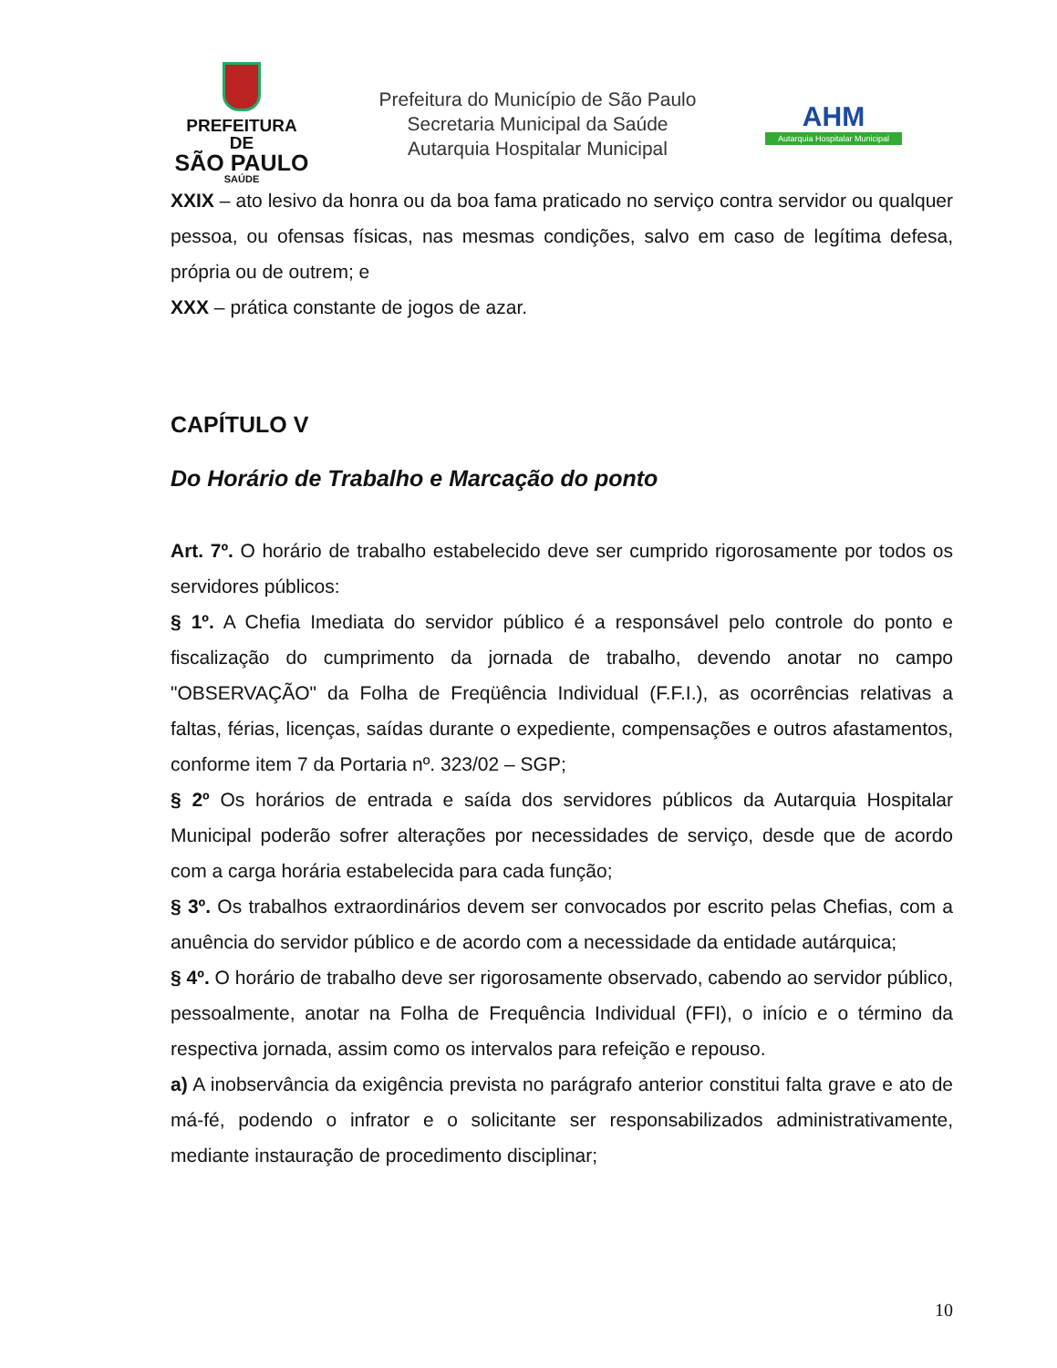PREFEITURA DE
SÃO PAULO
SAÚDE
Prefeitura do Município de São Paulo
Secretaria Municipal da Saúde
Autarquia Hospitalar Municipal
AHM
Autarquia Hospitalar Municipal
XXIX – ato lesivo da honra ou da boa fama praticado no serviço contra servidor ou qualquer pessoa, ou ofensas físicas, nas mesmas condições, salvo em caso de legítima defesa, própria ou de outrem; e
XXX – prática constante de jogos de azar.
CAPÍTULO V
Do Horário de Trabalho e Marcação do ponto
Art. 7º. O horário de trabalho estabelecido deve ser cumprido rigorosamente por todos os servidores públicos:
§ 1º. A Chefia Imediata do servidor público é a responsável pelo controle do ponto e fiscalização do cumprimento da jornada de trabalho, devendo anotar no campo "OBSERVAÇÃO" da Folha de Freqüência Individual (F.F.I.), as ocorrências relativas a faltas, férias, licenças, saídas durante o expediente, compensações e outros afastamentos, conforme item 7 da Portaria nº. 323/02 – SGP;
§ 2º Os horários de entrada e saída dos servidores públicos da Autarquia Hospitalar Municipal poderão sofrer alterações por necessidades de serviço, desde que de acordo com a carga horária estabelecida para cada função;
§ 3º. Os trabalhos extraordinários devem ser convocados por escrito pelas Chefias, com a anuência do servidor público e de acordo com a necessidade da entidade autárquica;
§ 4º. O horário de trabalho deve ser rigorosamente observado, cabendo ao servidor público, pessoalmente, anotar na Folha de Frequência Individual (FFI), o início e o término da respectiva jornada, assim como os intervalos para refeição e repouso.
a) A inobservância da exigência prevista no parágrafo anterior constitui falta grave e ato de má-fé, podendo o infrator e o solicitante ser responsabilizados administrativamente, mediante instauração de procedimento disciplinar;
10